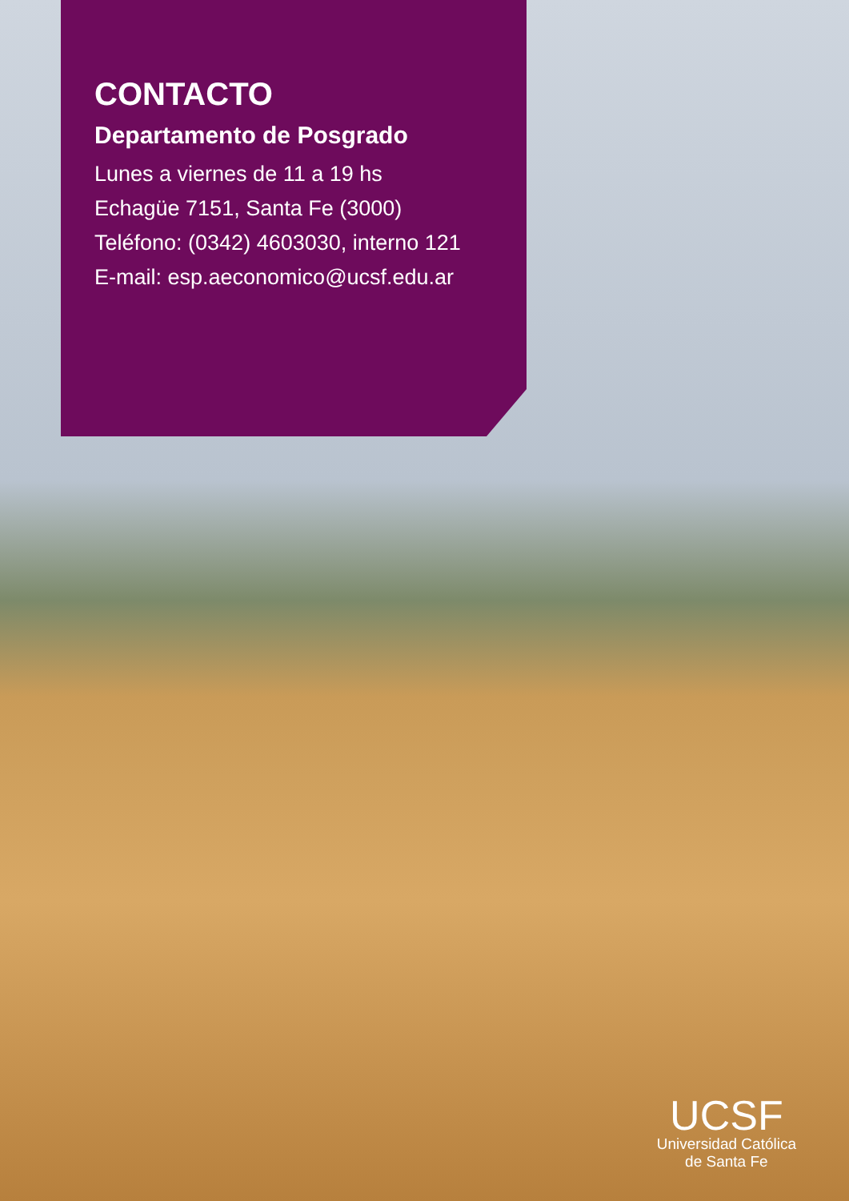CONTACTO
Departamento de Posgrado
Lunes a viernes de 11 a 19 hs
Echagüe 7151, Santa Fe (3000)
Teléfono: (0342) 4603030, interno 121
E-mail: esp.aeconomico@ucsf.edu.ar
UCSF
Universidad Católica
de Santa Fe